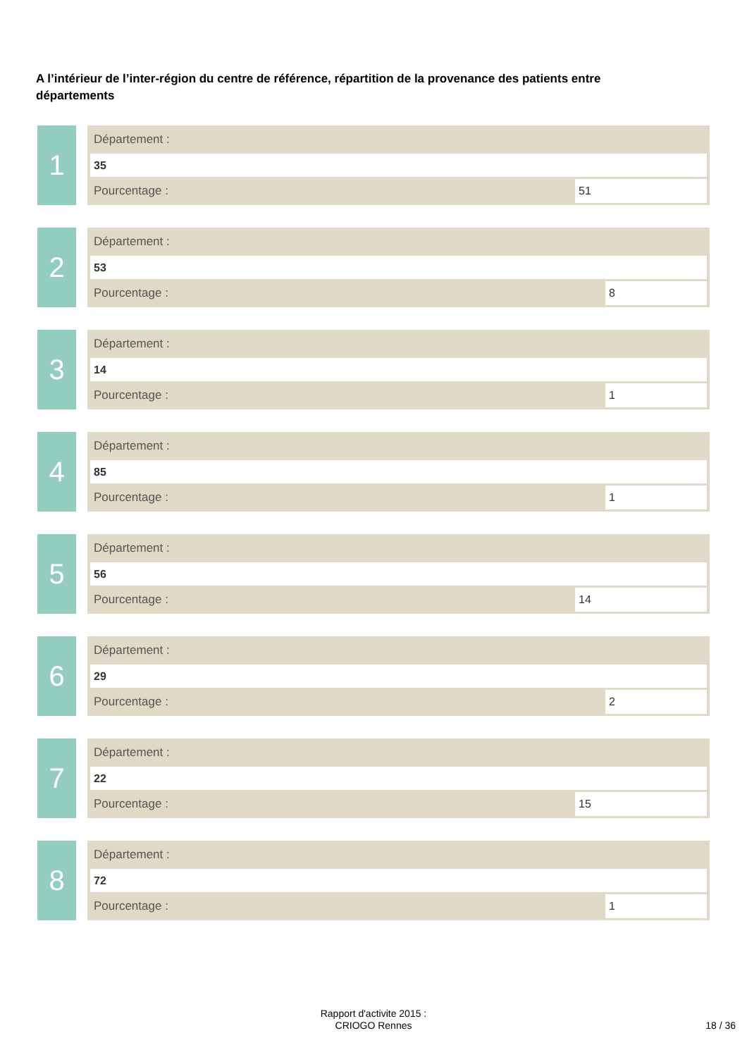A l’intérieur de l’inter-région du centre de référence, répartition de la provenance des patients entre départements
1
Département :
35
Pourcentage : 51
2
Département :
53
Pourcentage : 8
3
Département :
14
Pourcentage : 1
4
Département :
85
Pourcentage : 1
5
Département :
56
Pourcentage : 14
6
Département :
29
Pourcentage : 2
7
Département :
22
Pourcentage : 15
8
Département :
72
Pourcentage : 1
Rapport d'activite 2015 :
CRIOGO Rennes
18 / 36